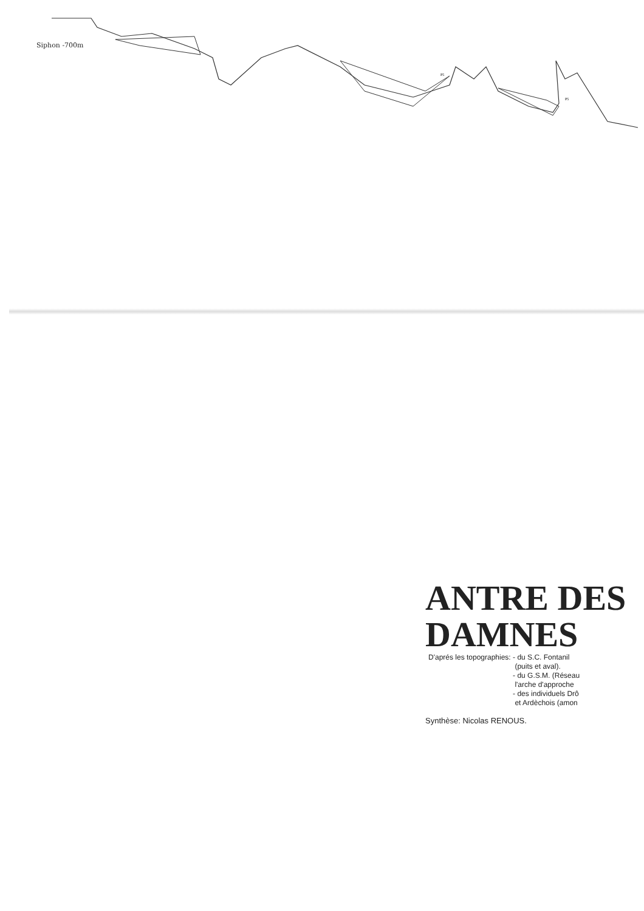P5
P5
Siphon -700m
ANTRE DES
DAMNES
D'aprés les topographies: - du S.C. Fontanil
(puits et aval).
- du G.S.M. (Réseau
l'arche d'approche
- des individuels Drô
et Ardèchois (amon
Synthèse: Nicolas RENOUS.